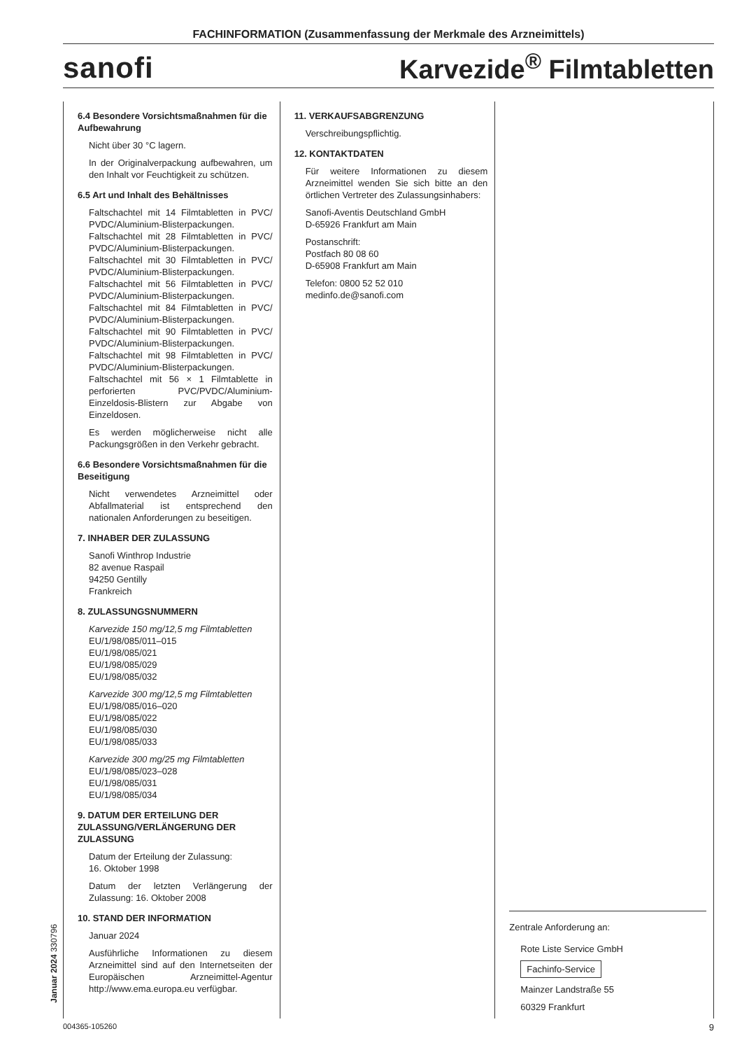FACHINFORMATION (Zusammenfassung der Merkmale des Arzneimittels)
sanofi Karvezide<sup>®</sup> Filmtabletten
6.4 Besondere Vorsichtsmaßnahmen für die Aufbewahrung
Nicht über 30 °C lagern.
In der Originalverpackung aufbewahren, um den Inhalt vor Feuchtigkeit zu schützen.
6.5 Art und Inhalt des Behältnisses
Faltschachtel mit 14 Filmtabletten in PVC/ PVDC/Aluminium-Blisterpackungen. Faltschachtel mit 28 Filmtabletten in PVC/ PVDC/Aluminium-Blisterpackungen. Faltschachtel mit 30 Filmtabletten in PVC/ PVDC/Aluminium-Blisterpackungen. Faltschachtel mit 56 Filmtabletten in PVC/ PVDC/Aluminium-Blisterpackungen. Faltschachtel mit 84 Filmtabletten in PVC/ PVDC/Aluminium-Blisterpackungen. Faltschachtel mit 90 Filmtabletten in PVC/ PVDC/Aluminium-Blisterpackungen. Faltschachtel mit 98 Filmtabletten in PVC/ PVDC/Aluminium-Blisterpackungen. Faltschachtel mit 56 × 1 Filmtablette in perforierten PVC/PVDC/Aluminium-Einzeldosis-Blistern zur Abgabe von Einzeldosen.
Es werden möglicherweise nicht alle Packungsgrößen in den Verkehr gebracht.
6.6 Besondere Vorsichtsmaßnahmen für die Beseitigung
Nicht verwendetes Arzneimittel oder Abfallmaterial ist entsprechend den nationalen Anforderungen zu beseitigen.
7. INHABER DER ZULASSUNG
Sanofi Winthrop Industrie
82 avenue Raspail
94250 Gentilly
Frankreich
8. ZULASSUNGSNUMMERN
Karvezide 150 mg/12,5 mg Filmtabletten
EU/1/98/085/011–015
EU/1/98/085/021
EU/1/98/085/029
EU/1/98/085/032
Karvezide 300 mg/12,5 mg Filmtabletten
EU/1/98/085/016–020
EU/1/98/085/022
EU/1/98/085/030
EU/1/98/085/033
Karvezide 300 mg/25 mg Filmtabletten
EU/1/98/085/023–028
EU/1/98/085/031
EU/1/98/085/034
9. DATUM DER ERTEILUNG DER ZULASSUNG/VERLÄNGERUNG DER ZULASSUNG
Datum der Erteilung der Zulassung:
16. Oktober 1998
Datum der letzten Verlängerung der Zulassung: 16. Oktober 2008
10. STAND DER INFORMATION
Januar 2024
Ausführliche Informationen zu diesem Arzneimittel sind auf den Internetseiten der Europäischen Arzneimittel-Agentur http://www.ema.europa.eu verfügbar.
11. VERKAUFSABGRENZUNG
Verschreibungspflichtig.
12. KONTAKTDATEN
Für weitere Informationen zu diesem Arzneimittel wenden Sie sich bitte an den örtlichen Vertreter des Zulassungsinhabers:
Sanofi-Aventis Deutschland GmbH
D-65926 Frankfurt am Main
Postanschrift:
Postfach 80 08 60
D-65908 Frankfurt am Main
Telefon: 0800 52 52 010
medinfo.de@sanofi.com
Zentrale Anforderung an:
Rote Liste Service GmbH
Fachinfo-Service
Mainzer Landstraße 55
60329 Frankfurt
Januar 2024 330796
004365-105260 9